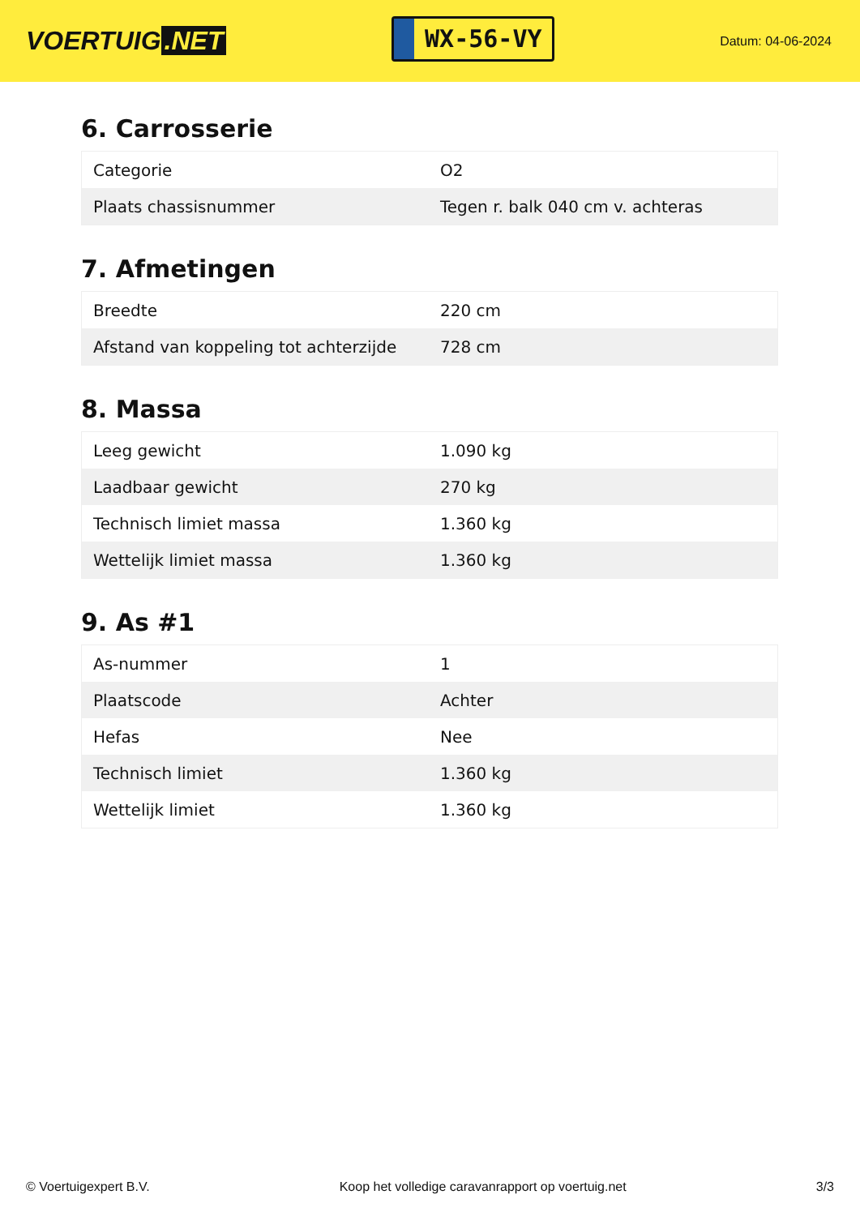VOERTUIG.NET
WX-56-VY
Datum: 04-06-2024
6. Carrosserie
| Categorie | O2 |
| Plaats chassisnummer | Tegen r. balk 040 cm v. achteras |
7. Afmetingen
| Breedte | 220 cm |
| Afstand van koppeling tot achterzijde | 728 cm |
8. Massa
| Leeg gewicht | 1.090 kg |
| Laadbaar gewicht | 270 kg |
| Technisch limiet massa | 1.360 kg |
| Wettelijk limiet massa | 1.360 kg |
9. As #1
| As-nummer | 1 |
| Plaatscode | Achter |
| Hefas | Nee |
| Technisch limiet | 1.360 kg |
| Wettelijk limiet | 1.360 kg |
© Voertuigexpert B.V. Koop het volledige caravanrapport op voertuig.net 3/3